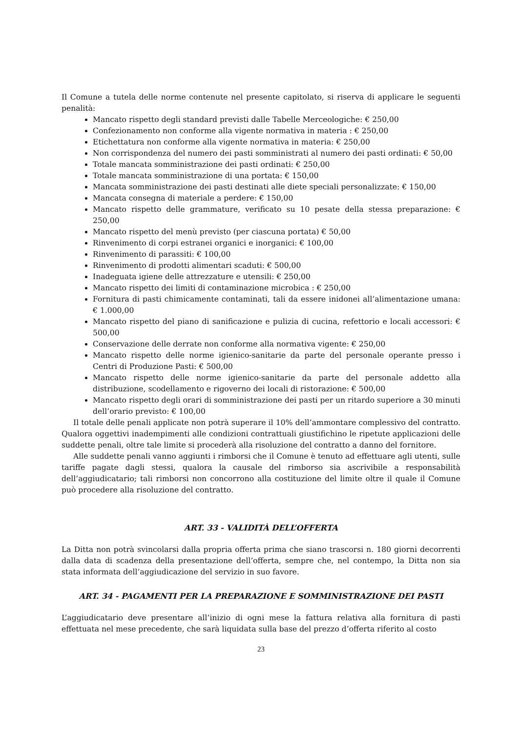Il Comune a tutela delle norme contenute nel presente capitolato, si riserva di applicare le seguenti penalità:
Mancato rispetto degli standard previsti dalle Tabelle Merceologiche: € 250,00
Confezionamento non conforme alla vigente normativa in materia : € 250,00
Etichettatura non conforme alla vigente normativa in materia: € 250,00
Non corrispondenza del numero dei pasti somministrati al numero dei pasti ordinati: € 50,00
Totale mancata somministrazione dei pasti ordinati: € 250,00
Totale mancata somministrazione di una portata: € 150,00
Mancata somministrazione dei pasti destinati alle diete speciali personalizzate: € 150,00
Mancata consegna di materiale a perdere: € 150,00
Mancato rispetto delle grammature, verificato su 10 pesate della stessa preparazione: € 250,00
Mancato rispetto del menù previsto (per ciascuna portata) € 50,00
Rinvenimento di corpi estranei organici e inorganici: € 100,00
Rinvenimento di parassiti: € 100,00
Rinvenimento di prodotti alimentari scaduti: € 500,00
Inadeguata igiene delle attrezzature e utensili: € 250,00
Mancato rispetto dei limiti di contaminazione microbica : € 250,00
Fornitura di pasti chimicamente contaminati, tali da essere inidonei all’alimentazione umana: € 1.000,00
Mancato rispetto del piano di sanificazione e pulizia di cucina, refettorio e locali accessori: € 500,00
Conservazione delle derrate non conforme alla normativa vigente: € 250,00
Mancato rispetto delle norme igienico-sanitarie da parte del personale operante presso i Centri di Produzione Pasti: € 500,00
Mancato rispetto delle norme igienico-sanitarie da parte del personale addetto alla distribuzione, scodellamento e rigoverno dei locali di ristorazione: € 500,00
Mancato rispetto degli orari di somministrazione dei pasti per un ritardo superiore a 30 minuti dell’orario previsto: € 100,00
Il totale delle penali applicate non potrà superare il 10% dell’ammontare complessivo del contratto. Qualora oggettivi inadempimenti alle condizioni contrattuali giustifichino le ripetute applicazioni delle suddette penali, oltre tale limite si procederà alla risoluzione del contratto a danno del fornitore.
Alle suddette penali vanno aggiunti i rimborsi che il Comune è tenuto ad effettuare agli utenti, sulle tariffe pagate dagli stessi, qualora la causale del rimborso sia ascrivibile a responsabilità dell’aggiudicatario; tali rimborsi non concorrono alla costituzione del limite oltre il quale il Comune può procedere alla risoluzione del contratto.
ART. 33 - VALIDITÀ DELL’OFFERTA
La Ditta non potrà svincolarsi dalla propria offerta prima che siano trascorsi n. 180 giorni decorrenti dalla data di scadenza della presentazione dell’offerta, sempre che, nel contempo, la Ditta non sia stata informata dell’aggiudicazione del servizio in suo favore.
ART. 34 - PAGAMENTI PER LA PREPARAZIONE E SOMMINISTRAZIONE DEI PASTI
L’aggiudicatario deve presentare all’inizio di ogni mese la fattura relativa alla fornitura di pasti effettuata nel mese precedente, che sarà liquidata sulla base del prezzo d’offerta riferito al costo
23